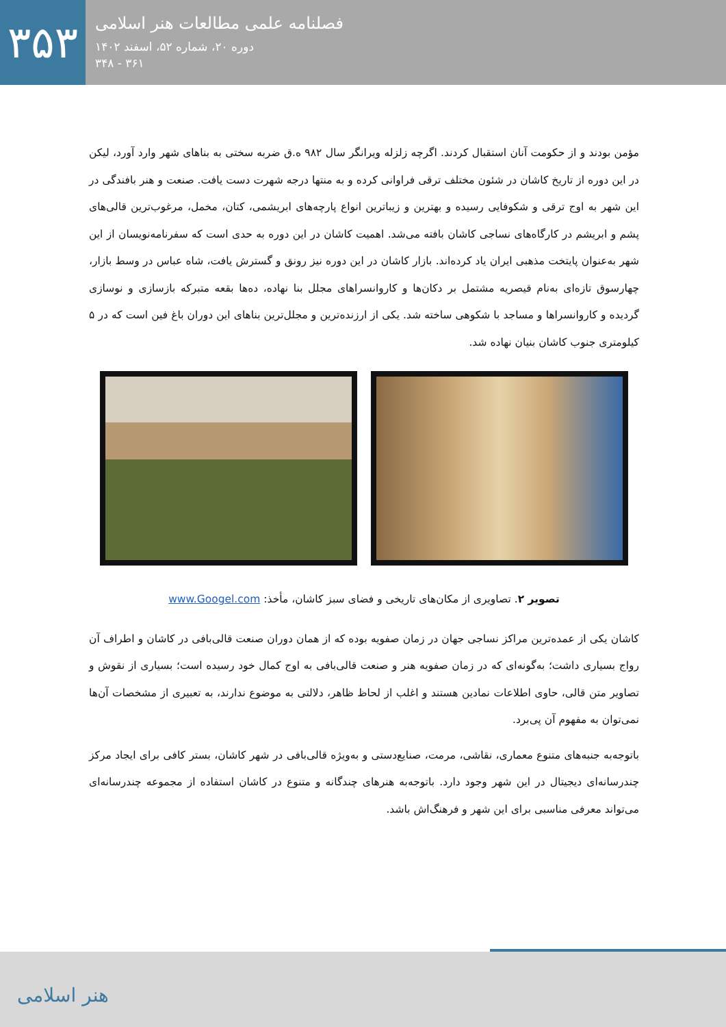۳۵۳
فصلنامه علمی مطالعات هنر اسلامی
دوره ۲۰، شماره ۵۲، اسفند ۱۴۰۲
۳۶۱ - ۳۴۸
مؤمن بودند و از حکومت آنان استقبال کردند. اگرچه زلزله ویرانگر سال ۹۸۲ ه.ق ضربه سختی به بناهای شهر وارد آورد، لیکن در این دوره از تاریخ کاشان در شئون مختلف ترقی فراوانی کرده و به منتها درجه شهرت دست یافت. صنعت و هنر بافندگی در این شهر به اوج ترقی و شکوفایی رسیده و بهترین و زیباترین انواع پارچه‌های ابریشمی، کتان، مخمل، مرغوب‌ترین قالی‌های پشم و ابریشم در کارگاه‌های نساجی کاشان بافته می‌شد. اهمیت کاشان در این دوره به حدی است که سفرنامه‌نویسان از این شهر به‌عنوان پایتخت مذهبی ایران یاد کرده‌اند. بازار کاشان در این دوره نیز رونق و گسترش یافت، شاه عباس در وسط بازار، چهارسوق تازه‌ای به‌نام قیصریه مشتمل بر دکان‌ها و کاروانسراهای مجلل بنا نهاده، ده‌ها بقعه متبرکه بازسازی و نوسازی گردیده و کاروانسراها و مساجد با شکوهی ساخته شد. یکی از ارزنده‌ترین و مجلل‌ترین بناهای این دوران باغ فین است که در ۵ کیلومتری جنوب کاشان بنیان نهاده شد.
تصویر ۲. تصاویری از مکان‌های تاریخی و فضای سبز کاشان، مأخذ: www.Googel.com
کاشان یکی از عمده‌ترین مراکز نساجی جهان در زمان صفویه بوده که از همان دوران صنعت قالی‌بافی در کاشان و اطراف آن رواج بسیاری داشت؛ به‌گونه‌ای که در زمان صفویه هنر و صنعت قالی‌بافی به اوج کمال خود رسیده است؛ بسیاری از نقوش و تصاویر متن قالی، حاوی اطلاعات نمادین هستند و اغلب از لحاظ ظاهر، دلالتی به موضوع ندارند، به تعبیری از مشخصات آن‌ها نمی‌توان به مفهوم آن پی‌برد.
باتوجه‌به جنبه‌های متنوع معماری، نقاشی، مرمت، صنایع‌دستی و به‌ویژه قالی‌بافی در شهر کاشان، بستر کافی برای ایجاد مرکز چندرسانه‌ای دیجیتال در این شهر وجود دارد. باتوجه‌به هنرهای چندگانه و متنوع در کاشان استفاده از مجموعه چندرسانه‌ای می‌تواند معرفی مناسبی برای این شهر و فرهنگ‌اش باشد.
هنر اسلامی